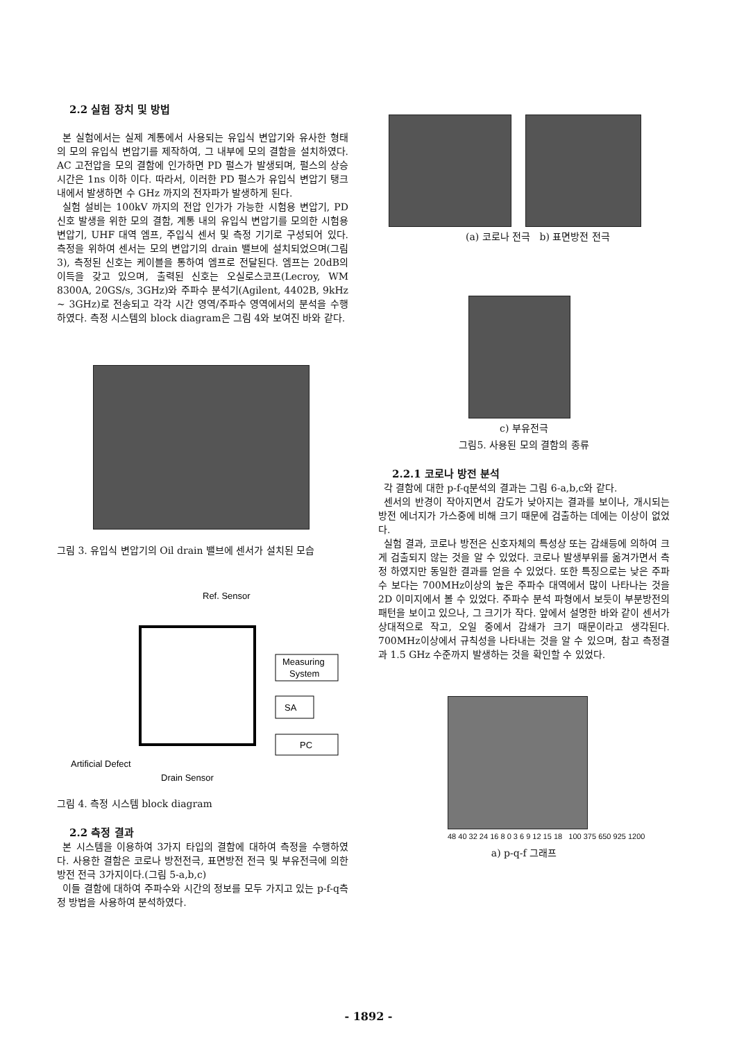2.2 실험 장치 및 방법
본 실험에서는 실제 계통에서 사용되는 유입식 변압기와 유사한 형태의 모의 유입식 변압기를 제작하여, 그 내부에 모의 결함을 설치하였다. AC 고전압을 모의 결함에 인가하면 PD 펄스가 발생되며, 펄스의 상승 시간은 1ns 이하 이다. 따라서, 이러한 PD 펄스가 유입식 변압기 탱크 내에서 발생하면 수 GHz 까지의 전자파가 발생하게 된다.
실험 설비는 100kV 까지의 전압 인가가 가능한 시험용 변압기, PD 신호 발생을 위한 모의 결함, 계통 내의 유입식 변압기를 모의한 시험용 변압기, UHF 대역 엠프, 주입식 센서 및 측정 기기로 구성되어 있다. 측정을 위하여 센서는 모의 변압기의 drain 밸브에 설치되었으며(그림 3), 측정된 신호는 케이블을 통하여 엠프로 전달된다. 엠프는 20dB의 이득을 갖고 있으며, 출력된 신호는 오실로스코프(Lecroy, WM 8300A, 20GS/s, 3GHz)와 주파수 분석기(Agilent, 4402B, 9kHz ~ 3GHz)로 전송되고 각각 시간 영역/주파수 영역에서의 분석을 수행하였다. 측정 시스템의 block diagram은 그림 4와 보여진 바와 같다.
그림 3. 유입식 변압기의 Oil drain 밸브에 센서가 설치된 모습
Ref. Sensor
Measuring
System
SA
PC
Artificial Defect
Drain Sensor
그림 4. 측정 시스템 block diagram
2.2 측정 결과
본 시스템을 이용하여 3가지 타입의 결함에 대하여 측정을 수행하였다. 사용한 결함은 코로나 방전전극, 표면방전 전극 및 부유전극에 의한 방전 전극 3가지이다.(그림 5-a,b,c)
이들 결함에 대하여 주파수와 시간의 정보를 모두 가지고 있는 p-f-q측정 방법을 사용하여 분석하였다.
(a) 코로나 전극 b) 표면방전 전극
c) 부유전극
그림5. 사용된 모의 결함의 종류
2.2.1 코로나 방전 분석
각 결함에 대한 p-f-q분석의 결과는 그림 6-a,b,c와 같다.
센서의 반경이 작아지면서 감도가 낮아지는 결과를 보이나, 개시되는 방전 에너지가 가스중에 비해 크기 때문에 검출하는 데에는 이상이 없었다.
실험 결과, 코로나 방전은 신호자체의 특성상 또는 감쇄등에 의하여 크게 검출되지 않는 것을 알 수 있었다. 코로나 발생부위를 옮겨가면서 측정 하였지만 동일한 결과를 얻을 수 있었다. 또한 특징으로는 낮은 주파수 보다는 700MHz이상의 높은 주파수 대역에서 많이 나타나는 것을 2D 이미지에서 볼 수 있었다. 주파수 분석 파형에서 보듯이 부분방전의 패턴을 보이고 있으나, 그 크기가 작다. 앞에서 설명한 바와 같이 센서가 상대적으로 작고, 오일 중에서 감쇄가 크기 때문이라고 생각된다. 700MHz이상에서 규칙성을 나타내는 것을 알 수 있으며, 참고 측정결과 1.5 GHz 수준까지 발생하는 것을 확인할 수 있었다.
48 40 32 24 16 8 0 3 6 9 12 15 18 100 375 650 925 1200
a) p-q-f 그래프
- 1892 -